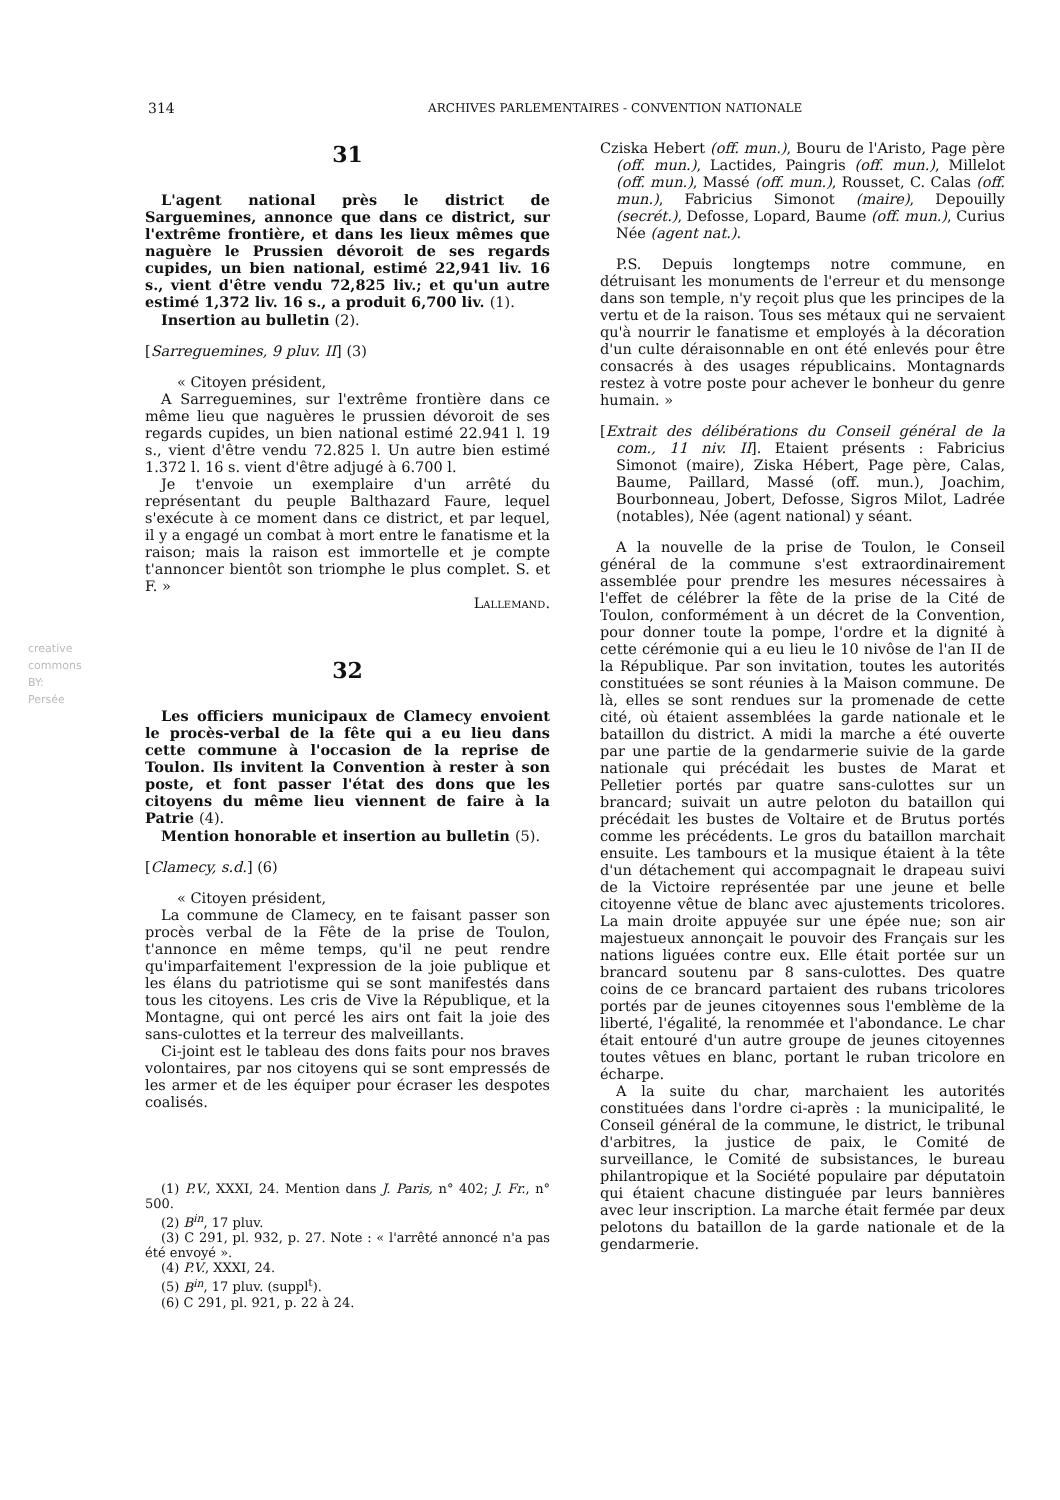314 ARCHIVES PARLEMENTAIRES - CONVENTION NATIONALE
31
L'agent national près le district de Sarguemines, annonce que dans ce district, sur l'extrême frontière, et dans les lieux mêmes que naguère le Prussien dévoroit de ses regards cupides, un bien national, estimé 22,941 liv. 16 s., vient d'être vendu 72,825 liv.; et qu'un autre estimé 1,372 liv. 16 s., a produit 6,700 liv. (1).
Insertion au bulletin (2).
[Sarreguemines, 9 pluv. II] (3)
« Citoyen président,
A Sarreguemines, sur l'extrême frontière dans ce même lieu que naguères le prussien dévoroit de ses regards cupides, un bien national estimé 22.941 l. 19 s., vient d'être vendu 72.825 l. Un autre bien estimé 1.372 l. 16 s. vient d'être adjugé à 6.700 l.
Je t'envoie un exemplaire d'un arrêté du représentant du peuple Balthazard Faure, lequel s'exécute à ce moment dans ce district, et par lequel, il y a engagé un combat à mort entre le fanatisme et la raison; mais la raison est immortelle et je compte t'annoncer bientôt son triomphe le plus complet. S. et F. »
Lallemand.
32
Les officiers municipaux de Clamecy envoient le procès-verbal de la fête qui a eu lieu dans cette commune à l'occasion de la reprise de Toulon. Ils invitent la Convention à rester à son poste, et font passer l'état des dons que les citoyens du même lieu viennent de faire à la Patrie (4).
Mention honorable et insertion au bulletin (5).
[Clamecy, s.d.] (6)
« Citoyen président,
La commune de Clamecy, en te faisant passer son procès verbal de la Fête de la prise de Toulon, t'annonce en même temps, qu'il ne peut rendre qu'imparfaitement l'expression de la joie publique et les élans du patriotisme qui se sont manifestés dans tous les citoyens. Les cris de Vive la République, et la Montagne, qui ont percé les airs ont fait la joie des sans-culottes et la terreur des malveillants.
Ci-joint est le tableau des dons faits pour nos braves volontaires, par nos citoyens qui se sont empressés de les armer et de les équiper pour écraser les despotes coalisés.
(1) P.V., XXXI, 24. Mention dans J. Paris, n° 402; J. Fr., n° 500.
(2) B<sup>in</sup>, 17 pluv.
(3) C 291, pl. 932, p. 27. Note : « l'arrêté annoncé n'a pas été envoyé ».
(4) P.V., XXXI, 24.
(5) B<sup>in</sup>, 17 pluv. (suppl<sup>t</sup>).
(6) C 291, pl. 921, p. 22 à 24.
Cziska Hebert (off. mun.), Bouru de l'Aristo, Page père (off. mun.), Lactides, Paingris (off. mun.), Millelot (off. mun.), Massé (off. mun.), Rousset, C. Calas (off. mun.), Fabricius Simonot (maire), Depouilly (secrét.), Defosse, Lopard, Baume (off. mun.), Curius Née (agent nat.).
P.S. Depuis longtemps notre commune, en détruisant les monuments de l'erreur et du mensonge dans son temple, n'y reçoit plus que les principes de la vertu et de la raison. Tous ses métaux qui ne servaient qu'à nourrir le fanatisme et employés à la décoration d'un culte déraisonnable en ont été enlevés pour être consacrés à des usages républicains. Montagnards restez à votre poste pour achever le bonheur du genre humain. »
[Extrait des délibérations du Conseil général de la com., 11 niv. II]. Etaient présents : Fabricius Simonot (maire), Ziska Hébert, Page père, Calas, Baume, Paillard, Massé (off. mun.), Joachim, Bourbonneau, Jobert, Defosse, Sigros Milot, Ladrée (notables), Née (agent national) y séant.
A la nouvelle de la prise de Toulon, le Conseil général de la commune s'est extraordinairement assemblée pour prendre les mesures nécessaires à l'effet de célébrer la fête de la prise de la Cité de Toulon, conformément à un décret de la Convention, pour donner toute la pompe, l'ordre et la dignité à cette cérémonie qui a eu lieu le 10 nivôse de l'an II de la République. Par son invitation, toutes les autorités constituées se sont réunies à la Maison commune. De là, elles se sont rendues sur la promenade de cette cité, où étaient assemblées la garde nationale et le bataillon du district. A midi la marche a été ouverte par une partie de la gendarmerie suivie de la garde nationale qui précédait les bustes de Marat et Pelletier portés par quatre sans-culottes sur un brancard; suivait un autre peloton du bataillon qui précédait les bustes de Voltaire et de Brutus portés comme les précédents. Le gros du bataillon marchait ensuite. Les tambours et la musique étaient à la tête d'un détachement qui accompagnait le drapeau suivi de la Victoire représentée par une jeune et belle citoyenne vêtue de blanc avec ajustements tricolores. La main droite appuyée sur une épée nue; son air majestueux annonçait le pouvoir des Français sur les nations liguées contre eux. Elle était portée sur un brancard soutenu par 8 sans-culottes. Des quatre coins de ce brancard partaient des rubans tricolores portés par de jeunes citoyennes sous l'emblème de la liberté, l'égalité, la renommée et l'abondance. Le char était entouré d'un autre groupe de jeunes citoyennes toutes vêtues en blanc, portant le ruban tricolore en écharpe.
A la suite du char, marchaient les autorités constituées dans l'ordre ci-après : la municipalité, le Conseil général de la commune, le district, le tribunal d'arbitres, la justice de paix, le Comité de surveillance, le Comité de subsistances, le bureau philantropique et la Société populaire par députatoin qui étaient chacune distinguée par leurs bannières avec leur inscription. La marche était fermée par deux pelotons du bataillon de la garde nationale et de la gendarmerie.
creative commons
BY:
Persée